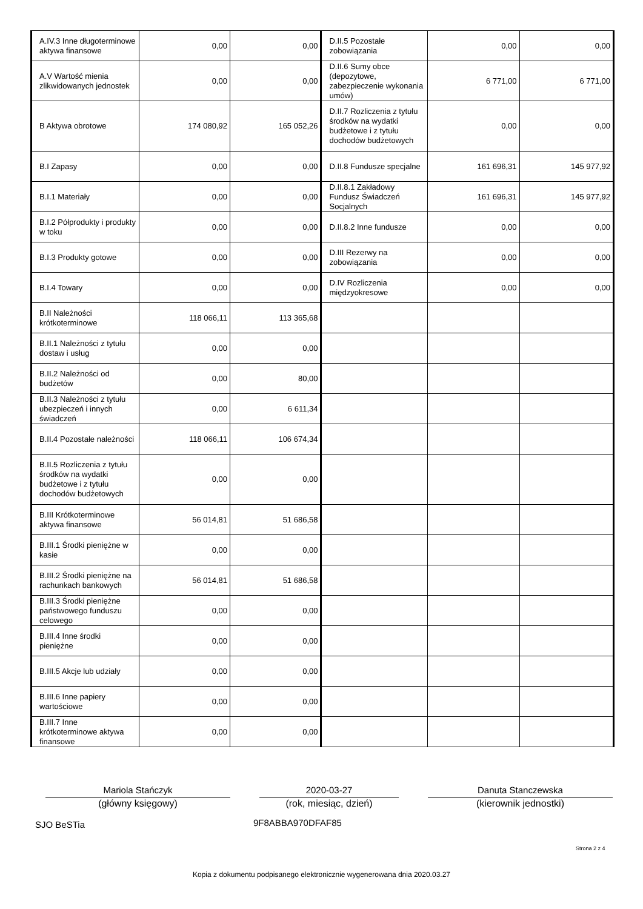| A.IV.3 Inne długoterminowe aktywa finansowe | 0,00 | 0,00 | D.II.5 Pozostałe zobowiązania | 0,00 | 0,00 |
| A.V Wartość mienia zlikwidowanych jednostek | 0,00 | 0,00 | D.II.6 Sumy obce (depozytowe, zabezpieczenie wykonania umów) | 6 771,00 | 6 771,00 |
| B Aktywa obrotowe | 174 080,92 | 165 052,26 | D.II.7 Rozliczenia z tytułu środków na wydatki budżetowe i z tytułu dochodów budżetowych | 0,00 | 0,00 |
| B.I Zapasy | 0,00 | 0,00 | D.II.8 Fundusze specjalne | 161 696,31 | 145 977,92 |
| B.I.1 Materiały | 0,00 | 0,00 | D.II.8.1 Zakładowy Fundusz Świadczeń Socjalnych | 161 696,31 | 145 977,92 |
| B.I.2 Półprodukty i produkty w toku | 0,00 | 0,00 | D.II.8.2 Inne fundusze | 0,00 | 0,00 |
| B.I.3 Produkty gotowe | 0,00 | 0,00 | D.III Rezerwy na zobowiązania | 0,00 | 0,00 |
| B.I.4 Towary | 0,00 | 0,00 | D.IV Rozliczenia międzyokresowe | 0,00 | 0,00 |
| B.II Należności krótkoterminowe | 118 066,11 | 113 365,68 | | | |
| B.II.1 Należności z tytułu dostaw i usług | 0,00 | 0,00 | | | |
| B.II.2 Należności od budżetów | 0,00 | 80,00 | | | |
| B.II.3 Należności z tytułu ubezpieczeń i innych świadczeń | 0,00 | 6 611,34 | | | |
| B.II.4 Pozostałe należności | 118 066,11 | 106 674,34 | | | |
| B.II.5 Rozliczenia z tytułu środków na wydatki budżetowe i z tytułu dochodów budżetowych | 0,00 | 0,00 | | | |
| B.III Krótkoterminowe aktywa finansowe | 56 014,81 | 51 686,58 | | | |
| B.III.1 Środki pieniężne w kasie | 0,00 | 0,00 | | | |
| B.III.2 Środki pieniężne na rachunkach bankowych | 56 014,81 | 51 686,58 | | | |
| B.III.3 Środki pieniężne państwowego funduszu celowego | 0,00 | 0,00 | | | |
| B.III.4 Inne środki pieniężne | 0,00 | 0,00 | | | |
| B.III.5 Akcje lub udziały | 0,00 | 0,00 | | | |
| B.III.6 Inne papiery wartościowe | 0,00 | 0,00 | | | |
| B.III.7 Inne krótkoterminowe aktywa finansowe | 0,00 | 0,00 | | | |
Mariola Stańczyk
(główny księgowy)
2020-03-27
(rok, miesiąc, dzień)
Danuta Stanczewska
(kierownik jednostki)
SJO BeSTia 9F8ABBA970DFAF85
Strona 2 z 4
Kopia z dokumentu podpisanego elektronicznie wygenerowana dnia 2020.03.27